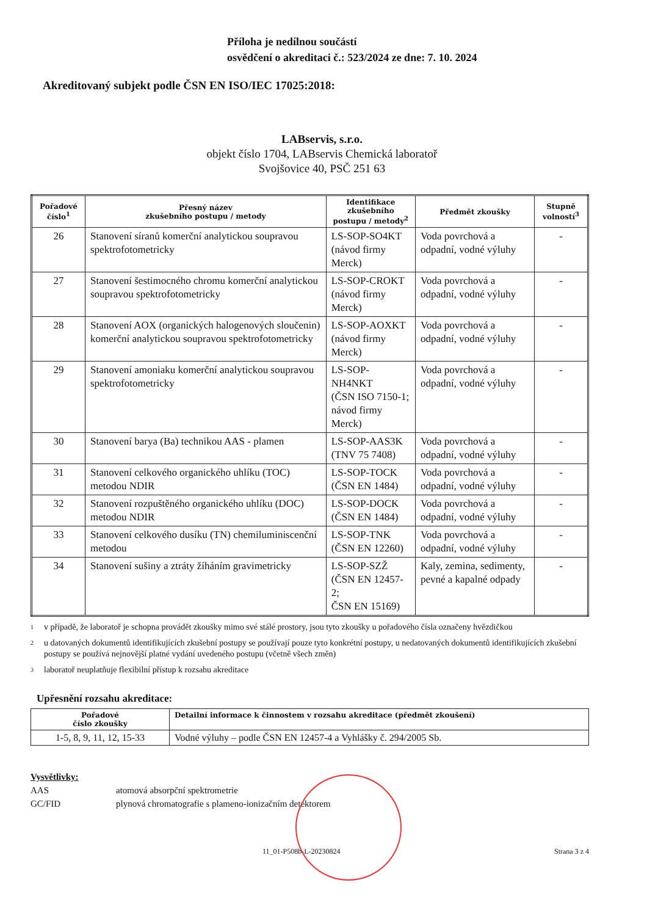Příloha je nedílnou součástí
osvědčení o akreditaci č.: 523/2024 ze dne: 7. 10. 2024
Akreditovaný subjekt podle ČSN EN ISO/IEC 17025:2018:
LABservis, s.r.o.
objekt číslo 1704, LABservis Chemická laboratoř
Svojšovice 40, PSČ 251 63
| Pořadové číslo<sup>1</sup> | Přesný název zkušebního postupu / metody | Identifikace zkušebního postupu / metody<sup>2</sup> | Předmět zkoušky | Stupně volností<sup>3</sup> |
| --- | --- | --- | --- | --- |
| 26 | Stanovení síranů komerční analytickou soupravou spektrofotometricky | LS-SOP-SO4KT (návod firmy Merck) | Voda povrchová a odpadní, vodné výluhy | - |
| 27 | Stanovení šestimocného chromu komerční analytickou soupravou spektrofotometricky | LS-SOP-CROKT (návod firmy Merck) | Voda povrchová a odpadní, vodné výluhy | - |
| 28 | Stanovení AOX (organických halogenových sloučenin) komerční analytickou soupravou spektrofotometricky | LS-SOP-AOXKT (návod firmy Merck) | Voda povrchová a odpadní, vodné výluhy | - |
| 29 | Stanovení amoniaku komerční analytickou soupravou spektrofotometricky | LS-SOP-NH4NKT (ČSN ISO 7150-1; návod firmy Merck) | Voda povrchová a odpadní, vodné výluhy | - |
| 30 | Stanovení barya (Ba) technikou AAS - plamen | LS-SOP-AAS3K (TNV 75 7408) | Voda povrchová a odpadní, vodné výluhy | - |
| 31 | Stanovení celkového organického uhlíku (TOC) metodou NDIR | LS-SOP-TOCK (ČSN EN 1484) | Voda povrchová a odpadní, vodné výluhy | - |
| 32 | Stanovení rozpuštěného organického uhlíku (DOC) metodou NDIR | LS-SOP-DOCK (ČSN EN 1484) | Voda povrchová a odpadní, vodné výluhy | - |
| 33 | Stanovení celkového dusíku (TN) chemiluminiscenční metodou | LS-SOP-TNK (ČSN EN 12260) | Voda povrchová a odpadní, vodné výluhy | - |
| 34 | Stanovení sušiny a ztráty žíháním gravimetricky | LS-SOP-SZŽ (ČSN EN 12457-2; ČSN EN 15169) | Kaly, zemina, sedimenty, pevné a kapalné odpady | - |
1
v případě, že laboratoř je schopna provádět zkoušky mimo své stálé prostory, jsou tyto zkoušky u pořadového čísla označeny hvězdičkou
2
u datovaných dokumentů identifikujících zkušební postupy se používají pouze tyto konkrétní postupy, u nedatovaných dokumentů identifikujících zkušební postupy se používá nejnovější platné vydání uvedeného postupu (včetně všech změn)
3
laboratoř neuplatňuje flexibilní přístup k rozsahu akreditace
Upřesnění rozsahu akreditace:
| Pořadové číslo zkoušky | Detailní informace k činnostem v rozsahu akreditace (předmět zkoušení) |
| --- | --- |
| 1-5, 8, 9, 11, 12, 15-33 | Vodné výluhy – podle ČSN EN 12457-4 a Vyhlášky č. 294/2005 Sb. |
Vysvětlivky:
AAS atomová absorpční spektrometrie
GC/FID plynová chromatografie s plameno-ionizačním detektorem
11_01-P508b-L-20230824 Strana 3 z 4